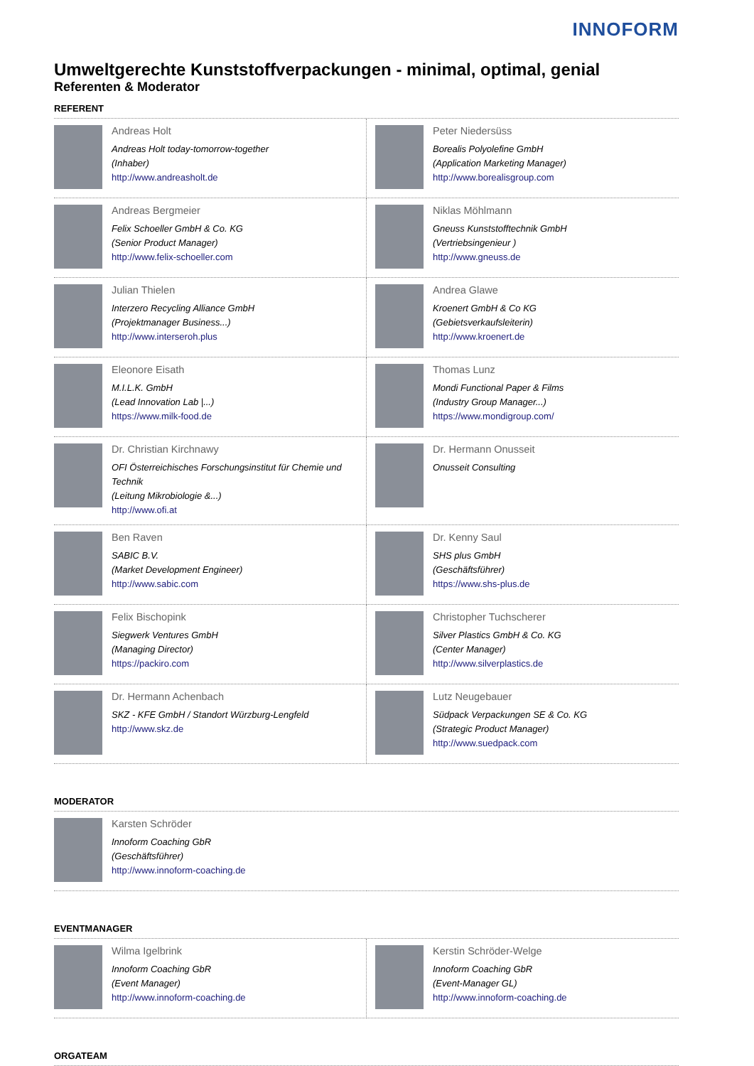INNOFORM
Umweltgerechte Kunststoffverpackungen - minimal, optimal, genial
Referenten & Moderator
REFERENT
| Andreas Holt Andreas Holt today-tomorrow-together (Inhaber) http://www.andreasholt.de | Peter Niedersüss Borealis Polyolefine GmbH (Application Marketing Manager) http://www.borealisgroup.com |
| Andreas Bergmeier Felix Schoeller GmbH & Co. KG (Senior Product Manager) http://www.felix-schoeller.com | Niklas Möhlmann Gneuss Kunststofftechnik GmbH (Vertriebsingenieur ) http://www.gneuss.de |
| Julian Thielen Interzero Recycling Alliance GmbH (Projektmanager Business...) http://www.interseroh.plus | Andrea Glawe Kroenert GmbH & Co KG (Gebietsverkaufsleiterin) http://www.kroenert.de |
| Eleonore Eisath M.I.L.K. GmbH (Lead Innovation Lab /...) https://www.milk-food.de | Thomas Lunz Mondi Functional Paper & Films (Industry Group Manager...) https://www.mondigroup.com/ |
| Dr. Christian Kirchnawy OFI Österreichisches Forschungsinstitut für Chemie und Technik (Leitung Mikrobiologie &...) http://www.ofi.at | Dr. Hermann Onusseit Onusseit Consulting |
| Ben Raven SABIC B.V. (Market Development Engineer) http://www.sabic.com | Dr. Kenny Saul SHS plus GmbH (Geschäftsführer) https://www.shs-plus.de |
| Felix Bischopink Siegwerk Ventures GmbH (Managing Director) https://packiro.com | Christopher Tuchscherer Silver Plastics GmbH & Co. KG (Center Manager) http://www.silverplastics.de |
| Dr. Hermann Achenbach SKZ - KFE GmbH / Standort Würzburg-Lengfeld http://www.skz.de | Lutz Neugebauer Südpack Verpackungen SE & Co. KG (Strategic Product Manager) http://www.suedpack.com |
MODERATOR
| Karsten Schröder Innoform Coaching GbR (Geschäftsführer) http://www.innoform-coaching.de | |
EVENTMANAGER
| Wilma Igelbrink Innoform Coaching GbR (Event Manager) http://www.innoform-coaching.de | Kerstin Schröder-Welge Innoform Coaching GbR (Event-Manager GL) http://www.innoform-coaching.de |
ORGATEAM